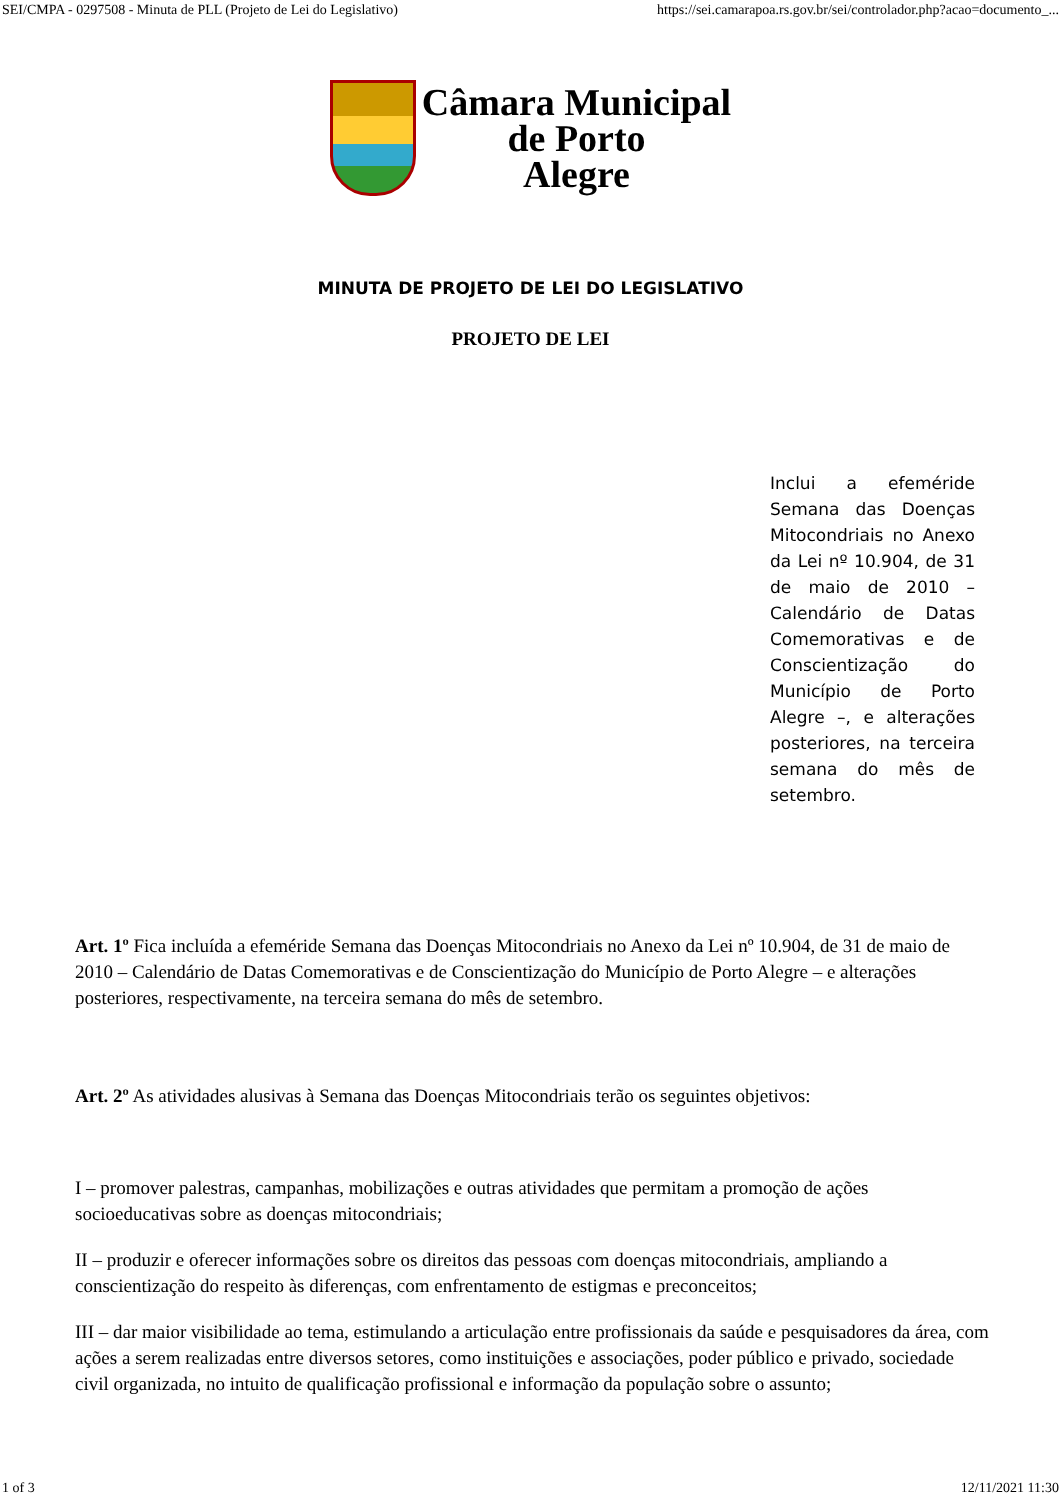SEI/CMPA - 0297508 - Minuta de PLL (Projeto de Lei do Legislativo) https://sei.camarapoa.rs.gov.br/sei/controlador.php?acao=documento_...
Câmara Municipal
de Porto
Alegre
MINUTA DE PROJETO DE LEI DO LEGISLATIVO
PROJETO DE LEI
Inclui a efeméride Semana das Doenças Mitocondriais no Anexo da Lei nº 10.904, de 31 de maio de 2010 – Calendário de Datas Comemorativas e de Conscientização do Município de Porto Alegre –, e alterações posteriores, na terceira semana do mês de setembro.
Art. 1º Fica incluída a efeméride Semana das Doenças Mitocondriais no Anexo da Lei nº 10.904, de 31 de maio de 2010 – Calendário de Datas Comemorativas e de Conscientização do Município de Porto Alegre – e alterações posteriores, respectivamente, na terceira semana do mês de setembro.
Art. 2º As atividades alusivas à Semana das Doenças Mitocondriais terão os seguintes objetivos:
I – promover palestras, campanhas, mobilizações e outras atividades que permitam a promoção de ações socioeducativas sobre as doenças mitocondriais;
II – produzir e oferecer informações sobre os direitos das pessoas com doenças mitocondriais, ampliando a conscientização do respeito às diferenças, com enfrentamento de estigmas e preconceitos;
III – dar maior visibilidade ao tema, estimulando a articulação entre profissionais da saúde e pesquisadores da área, com ações a serem realizadas entre diversos setores, como instituições e associações, poder público e privado, sociedade civil organizada, no intuito de qualificação profissional e informação da população sobre o assunto;
1 of 3 12/11/2021 11:30